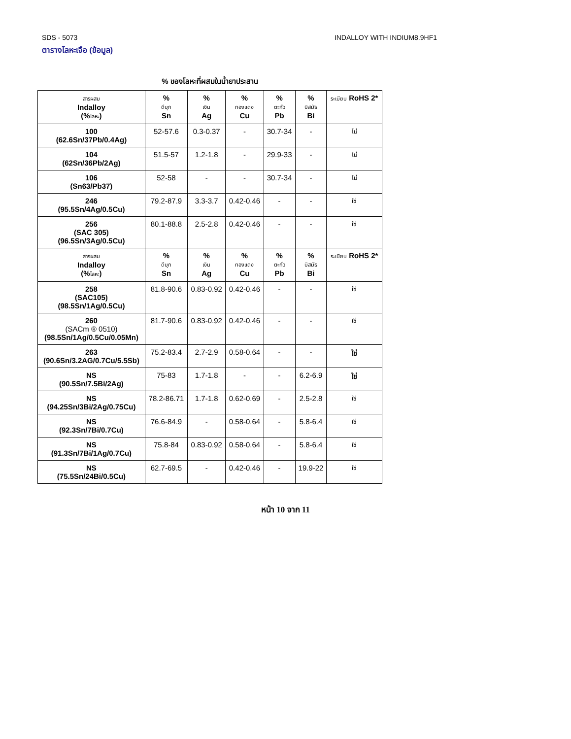SDS - 5073 INDALLOY WITH INDIUM8.9HF1
ตารางโลหะเจือ (ข้อมูล)
% ของโลหะที่ผสมในน้ำยาประสาน
| สารผสม Indalloy (% โลหะ ) | % ดีบุก Sn | % เงิน Ag | % ทองแดง Cu | % ตะกั่ว Pb | % บิสมัธ Bi | ระเบียบ RoHS 2* |
| --- | --- | --- | --- | --- | --- | --- |
| 100 (62.6Sn/37Pb/0.4Ag) | 52-57.6 | 0.3-0.37 | - | 30.7-34 | - | ไม่ |
| 104 (62Sn/36Pb/2Ag) | 51.5-57 | 1.2-1.8 | - | 29.9-33 | - | ไม่ |
| 106 (Sn63/Pb37) | 52-58 | - | - | 30.7-34 | - | ไม่ |
| 246 (95.5Sn/4Ag/0.5Cu) | 79.2-87.9 | 3.3-3.7 | 0.42-0.46 | - | - | ใช่ |
| 256 (SAC 305) (96.5Sn/3Ag/0.5Cu) | 80.1-88.8 | 2.5-2.8 | 0.42-0.46 | - | - | ใช่ |
| สารผสม Indalloy (% โลหะ ) | % ดีบุก Sn | % เงิน Ag | % ทองแดง Cu | % ตะกั่ว Pb | % บิสมัธ Bi | ระเบียบ RoHS 2* |
| 258 (SAC105) (98.5Sn/1Ag/0.5Cu) | 81.8-90.6 | 0.83-0.92 | 0.42-0.46 | - | - | ใช่ |
| 260 (SACm ® 0510) (98.5Sn/1Ag/0.5Cu/0.05Mn) | 81.7-90.6 | 0.83-0.92 | 0.42-0.46 | - | - | ใช่ |
| 263 (90.6Sn/3.2AG/0.7Cu/5.5Sb) | 75.2-83.4 | 2.7-2.9 | 0.58-0.64 | - | - | ใช่ |
| NS (90.5Sn/7.5Bi/2Ag) | 75-83 | 1.7-1.8 | - | - | 6.2-6.9 | ใช่ |
| NS (94.25Sn/3Bi/2Ag/0.75Cu) | 78.2-86.71 | 1.7-1.8 | 0.62-0.69 | - | 2.5-2.8 | ใช่ |
| NS (92.3Sn/7Bi/0.7Cu) | 76.6-84.9 | - | 0.58-0.64 | - | 5.8-6.4 | ใช่ |
| NS (91.3Sn/7Bi/1Ag/0.7Cu) | 75.8-84 | 0.83-0.92 | 0.58-0.64 | - | 5.8-6.4 | ใช่ |
| NS (75.5Sn/24Bi/0.5Cu) | 62.7-69.5 | - | 0.42-0.46 | - | 19.9-22 | ใช่ |
หน้า 10 จาก 11